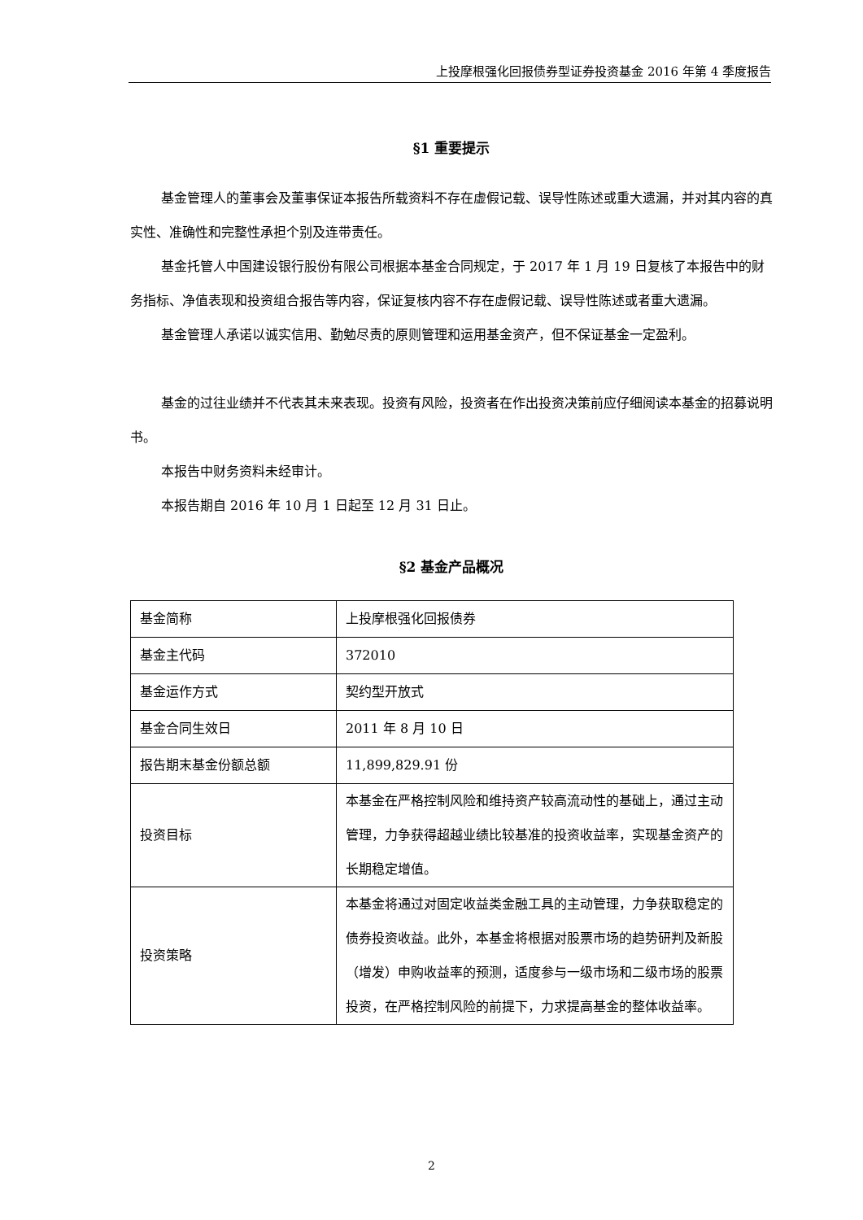上投摩根强化回报债券型证券投资基金 2016 年第 4 季度报告
§1 重要提示
基金管理人的董事会及董事保证本报告所载资料不存在虚假记载、误导性陈述或重大遗漏，并对其内容的真实性、准确性和完整性承担个别及连带责任。
基金托管人中国建设银行股份有限公司根据本基金合同规定，于 2017 年 1 月 19 日复核了本报告中的财务指标、净值表现和投资组合报告等内容，保证复核内容不存在虚假记载、误导性陈述或者重大遗漏。
基金管理人承诺以诚实信用、勤勉尽责的原则管理和运用基金资产，但不保证基金一定盈利。
基金的过往业绩并不代表其未来表现。投资有风险，投资者在作出投资决策前应仔细阅读本基金的招募说明书。
本报告中财务资料未经审计。
本报告期自 2016 年 10 月 1 日起至 12 月 31 日止。
§2 基金产品概况
| 基金简称 | 上投摩根强化回报债券 |
| 基金主代码 | 372010 |
| 基金运作方式 | 契约型开放式 |
| 基金合同生效日 | 2011 年 8 月 10 日 |
| 报告期末基金份额总额 | 11,899,829.91 份 |
| 投资目标 | 本基金在严格控制风险和维持资产较高流动性的基础上，通过主动管理，力争获得超越业绩比较基准的投资收益率，实现基金资产的长期稳定增值。 |
| 投资策略 | 本基金将通过对固定收益类金融工具的主动管理，力争获取稳定的债券投资收益。此外，本基金将根据对股票市场的趋势研判及新股（增发）申购收益率的预测，适度参与一级市场和二级市场的股票投资，在严格控制风险的前提下，力求提高基金的整体收益率。 |
2